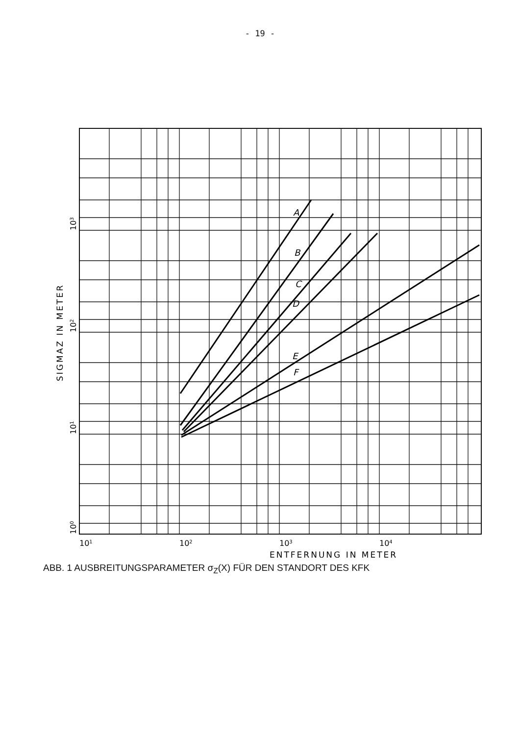- 19 -
A
B
C
D
E
F
101
102
103
104
ENTFERNUNG IN METER
100
101
102
103
SIGMAZ IN METER
ABB. 1 AUSBREITUNGSPARAMETER σ<sub>Z</sub>(X) FÜR DEN STANDORT DES KFK